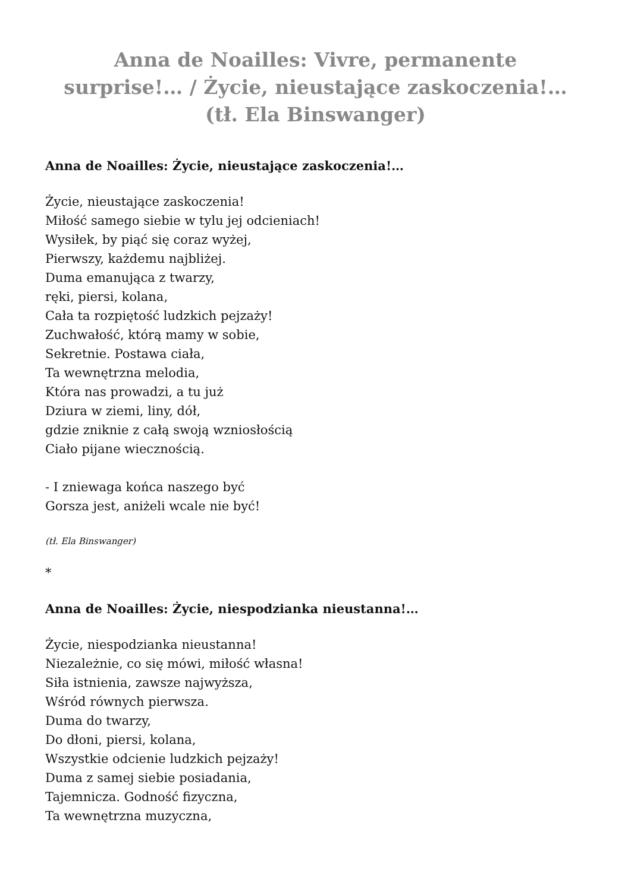Anna de Noailles: Vivre, permanente surprise!… / Życie, nieustające zaskoczenia!… (tł. Ela Binswanger)
Anna de Noailles: Życie, nieustające zaskoczenia!…
Życie, nieustające zaskoczenia!
Miłość samego siebie w tylu jej odcieniach!
Wysiłek, by piąć się coraz wyżej,
Pierwszy, każdemu najbliżej.
Duma emanująca z twarzy,
ręki, piersi, kolana,
Cała ta rozpiętość ludzkich pejzaży!
Zuchwałość, którą mamy w sobie,
Sekretnie. Postawa ciała,
Ta wewnętrzna melodia,
Która nas prowadzi, a tu już
Dziura w ziemi, liny, dół,
gdzie zniknie z całą swoją wzniosłością
Ciało pijane wiecznością.
- I zniewaga końca naszego być
Gorsza jest, aniżeli wcale nie być!
(tł. Ela Binswanger)
*
Anna de Noailles: Życie, niespodzianka nieustanna!…
Życie, niespodzianka nieustanna!
Niezależnie, co się mówi, miłość własna!
Siła istnienia, zawsze najwyższa,
Wśród równych pierwsza.
Duma do twarzy,
Do dłoni, piersi, kolana,
Wszystkie odcienie ludzkich pejzaży!
Duma z samej siebie posiadania,
Tajemnicza. Godność fizyczna,
Ta wewnętrzna muzyczna,